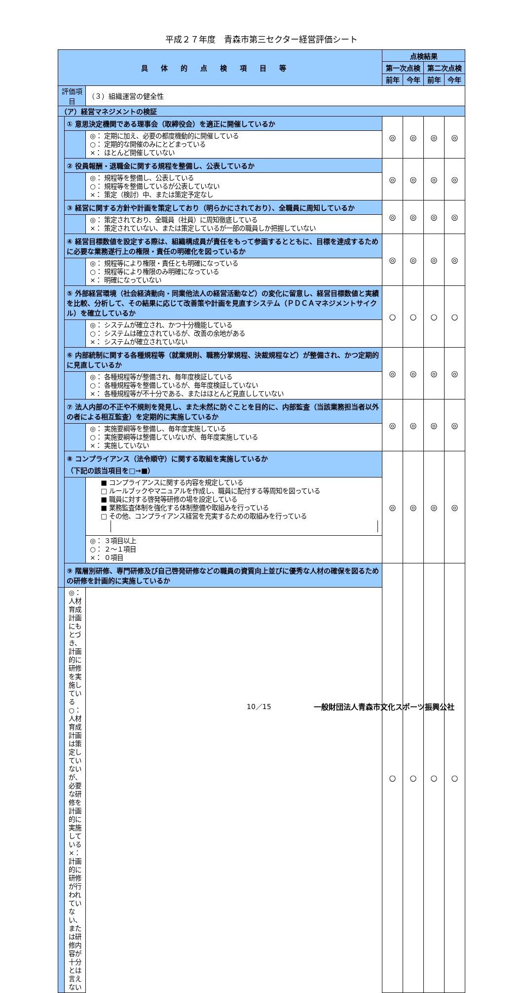平成２７年度　青森市第三セクター経営評価シート
| 具体的点検項目等 | | | 点検結果 | | | |
| --- | --- | --- | --- | --- | --- | --- |
| | | | 第一次点検 | | 第二次点検 | |
| | | | 前年 | 今年 | 前年 | 今年 |
| 評価項目 | | （３）組織運営の健全性 | | | | |
| （ア）経営マネジメントの検証 | | | | | | |
| | ① 意思決定機関である理事会（取締役会）を適正に開催しているか | | ◎ | ◎ | ◎ | ◎ |
| | | ◎： 定期に加え、必要の都度機動的に開催している ○： 定期的な開催のみにとどまっている ×： ほとんど開催していない | | | | |
| | ② 役員報酬・退職金に関する規程を整備し、公表しているか | | ◎ | ◎ | ◎ | ◎ |
| | | ◎： 規程等を整備し、公表している ○： 規程等を整備しているが公表していない ×： 策定（検討）中、または策定予定なし | | | | |
| | ③ 経営に関する方針や計画を策定しており（明らかにされており）、全職員に周知しているか | | ◎ | ◎ | ◎ | ◎ |
| | | ◎： 策定されており、全職員（社員）に周知徹底している ×： 策定されていない、または策定しているが一部の職員しか把握していない | | | | |
| | ④ 経営目標数値を設定する際は、組織構成員が責任をもって参画するとともに、目標を達成するために必要な業務遂行上の権限・責任の明確化を図っているか | | ◎ | ◎ | ◎ | ◎ |
| | | ◎： 規程等により権限・責任とも明確になっている ○： 規程等により権限のみ明確になっている ×： 明確になっていない | | | | |
| | ⑤ 外部経営環境（社会経済動向・同業他法人の経営活動など）の変化に留意し、経営目標数値と実績を比較、分析して、その結果に応じて改善策や計画を見直すシステム（ＰＤＣＡマネジメントサイクル）を確立しているか | | ○ | ○ | ○ | ○ |
| | | ◎： システムが確立され、かつ十分機能している ○： システムは確立されているが、改善の余地がある ×： システムが確立されていない | | | | |
| | ⑥ 内部統制に関する各種規程等（就業規則、職務分掌規程、決裁規程など）が整備され、かつ定期的に見直しているか | | ◎ | ◎ | ◎ | ◎ |
| | | ◎： 各種規程等が整備され、毎年度検証している ○： 各種規程等を整備しているが、毎年度検証していない ×： 各種規程等が不十分である、またはほとんど見直ししていない | | | | |
| | ⑦ 法人内部の不正や不規則を発見し、また未然に防ぐことを目的に、内部監査（当該業務担当者以外の者による相互監査）を定期的に実施しているか | | ◎ | ◎ | ◎ | ◎ |
| | | ◎： 実施要綱等を整備し、毎年度実施している ○： 実施要綱等は整備していないが、毎年度実施している ×： 実施していない | | | | |
| | ⑧ コンプライアンス（法令順守）に関する取組を実施しているか （下記の該当項目を□→■） | | ◎ | ◎ | ◎ | ◎ |
| | | ■ コンプライアンスに関する内容を規定している □ ルールブックやマニュアルを作成し、職員に配付する等周知を図っている ■ 職員に対する啓発等研修の場を設定している ■ 業務監査体制を強化する体制整備や取組みを行っている □ その他、コンプライアンス経営を充実するための取組みを行っている | | | | |
| | | ◎： ３項目以上 ○： ２～１項目 ×： ０項目 | | | | |
| | ⑨ 階層別研修、専門研修及び自己啓発研修などの職員の資質向上並びに優秀な人材の確保を図るための研修を計画的に実施しているか | | ○ | ○ | ○ | ○ |
| | ◎： 人材育成計画にもとづき、計画的に研修を実施している ○： 人材育成計画は策定していないが、必要な研修を計画的に実施している ×： 計画的に研修が行われていない、または研修内容が十分とは言えない | | | | | |
10／15
一般財団法人青森市文化スポーツ振興公社